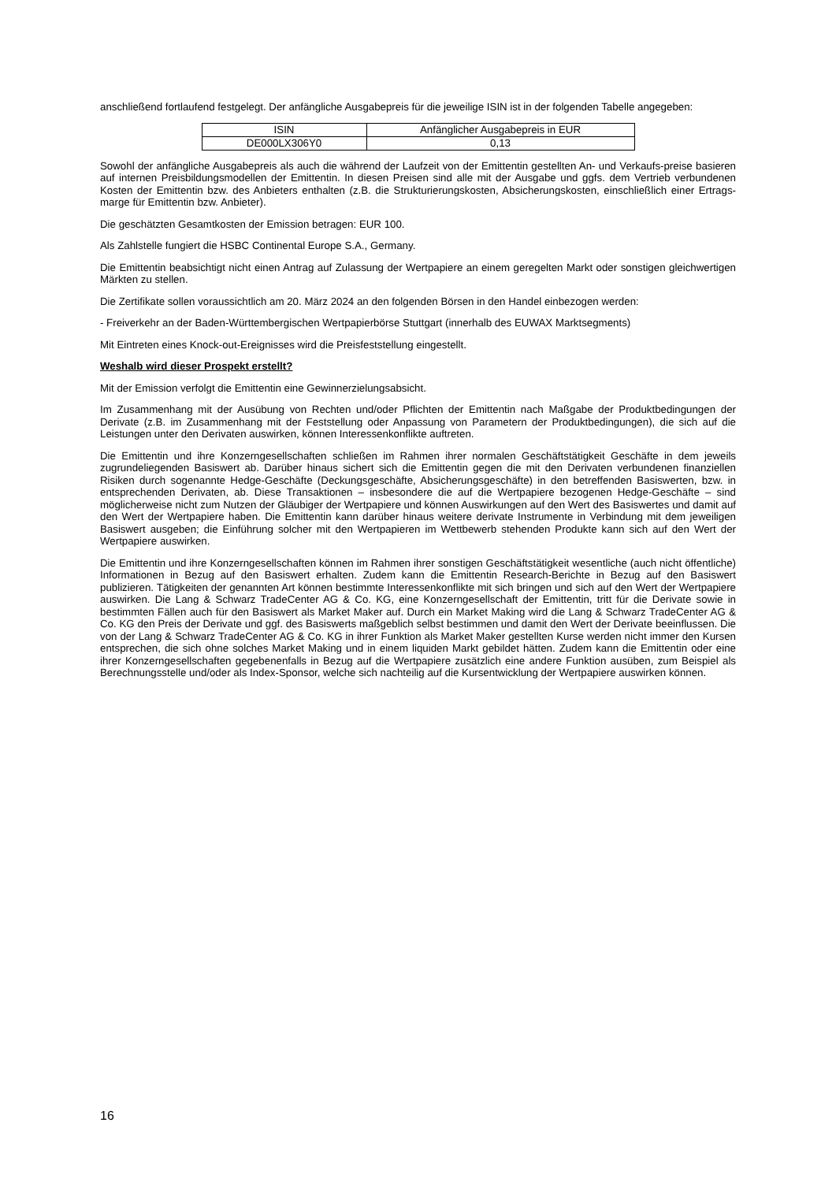anschließend fortlaufend festgelegt. Der anfängliche Ausgabepreis für die jeweilige ISIN ist in der folgenden Tabelle angegeben:
| ISIN | Anfänglicher Ausgabepreis in EUR |
| DE000LX306Y0 | 0,13 |
Sowohl der anfängliche Ausgabepreis als auch die während der Laufzeit von der Emittentin gestellten An- und Verkaufs-preise basieren auf internen Preisbildungsmodellen der Emittentin. In diesen Preisen sind alle mit der Ausgabe und ggfs. dem Vertrieb verbundenen Kosten der Emittentin bzw. des Anbieters enthalten (z.B. die Strukturierungskosten, Absicherungskosten, einschließlich einer Ertrags-marge für Emittentin bzw. Anbieter).
Die geschätzten Gesamtkosten der Emission betragen: EUR 100.
Als Zahlstelle fungiert die HSBC Continental Europe S.A., Germany.
Die Emittentin beabsichtigt nicht einen Antrag auf Zulassung der Wertpapiere an einem geregelten Markt oder sonstigen gleichwertigen Märkten zu stellen.
Die Zertifikate sollen voraussichtlich am 20. März 2024 an den folgenden Börsen in den Handel einbezogen werden:
- Freiverkehr an der Baden-Württembergischen Wertpapierbörse Stuttgart (innerhalb des EUWAX Marktsegments)
Mit Eintreten eines Knock-out-Ereignisses wird die Preisfeststellung eingestellt.
Weshalb wird dieser Prospekt erstellt?
Mit der Emission verfolgt die Emittentin eine Gewinnerzielungsabsicht.
Im Zusammenhang mit der Ausübung von Rechten und/oder Pflichten der Emittentin nach Maßgabe der Produktbedingungen der Derivate (z.B. im Zusammenhang mit der Feststellung oder Anpassung von Parametern der Produktbedingungen), die sich auf die Leistungen unter den Derivaten auswirken, können Interessenkonflikte auftreten.
Die Emittentin und ihre Konzerngesellschaften schließen im Rahmen ihrer normalen Geschäftstätigkeit Geschäfte in dem jeweils zugrundeliegenden Basiswert ab. Darüber hinaus sichert sich die Emittentin gegen die mit den Derivaten verbundenen finanziellen Risiken durch sogenannte Hedge-Geschäfte (Deckungsgeschäfte, Absicherungsgeschäfte) in den betreffenden Basiswerten, bzw. in entsprechenden Derivaten, ab. Diese Transaktionen – insbesondere die auf die Wertpapiere bezogenen Hedge-Geschäfte – sind möglicherweise nicht zum Nutzen der Gläubiger der Wertpapiere und können Auswirkungen auf den Wert des Basiswertes und damit auf den Wert der Wertpapiere haben. Die Emittentin kann darüber hinaus weitere derivate Instrumente in Verbindung mit dem jeweiligen Basiswert ausgeben; die Einführung solcher mit den Wertpapieren im Wettbewerb stehenden Produkte kann sich auf den Wert der Wertpapiere auswirken.
Die Emittentin und ihre Konzerngesellschaften können im Rahmen ihrer sonstigen Geschäftstätigkeit wesentliche (auch nicht öffentliche) Informationen in Bezug auf den Basiswert erhalten. Zudem kann die Emittentin Research-Berichte in Bezug auf den Basiswert publizieren. Tätigkeiten der genannten Art können bestimmte Interessenkonflikte mit sich bringen und sich auf den Wert der Wertpapiere auswirken. Die Lang & Schwarz TradeCenter AG & Co. KG, eine Konzerngesellschaft der Emittentin, tritt für die Derivate sowie in bestimmten Fällen auch für den Basiswert als Market Maker auf. Durch ein Market Making wird die Lang & Schwarz TradeCenter AG & Co. KG den Preis der Derivate und ggf. des Basiswerts maßgeblich selbst bestimmen und damit den Wert der Derivate beeinflussen. Die von der Lang & Schwarz TradeCenter AG & Co. KG in ihrer Funktion als Market Maker gestellten Kurse werden nicht immer den Kursen entsprechen, die sich ohne solches Market Making und in einem liquiden Markt gebildet hätten. Zudem kann die Emittentin oder eine ihrer Konzerngesellschaften gegebenenfalls in Bezug auf die Wertpapiere zusätzlich eine andere Funktion ausüben, zum Beispiel als Berechnungsstelle und/oder als Index-Sponsor, welche sich nachteilig auf die Kursentwicklung der Wertpapiere auswirken können.
16